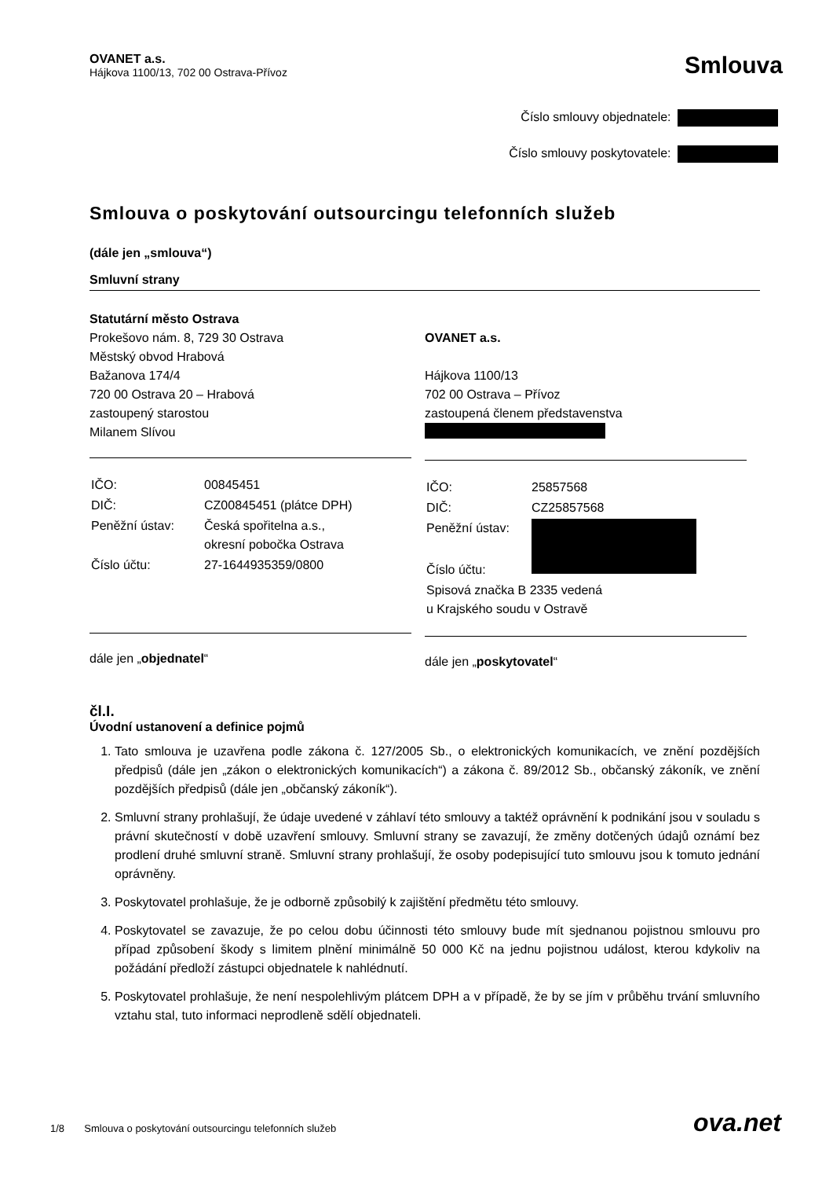OVANET a.s.
Hájkova 1100/13, 702 00 Ostrava-Přívoz
Smlouva
Číslo smlouvy objednatele:
Číslo smlouvy poskytovatele:
Smlouva o poskytování outsourcingu telefonních služeb
(dále jen „smlouva“)
Smluvní strany
Statutární město Ostrava
Prokešovo nám. 8, 729 30 Ostrava
Městský obvod Hrabová
Bažanova 174/4
720 00 Ostrava 20 – Hrabová
zastoupený starostou
Milanem Slívou
| IČO: | 00845451 |
| DIČ: | CZ00845451 (plátce DPH) |
| Peněžní ústav: | Česká spořitelna a.s., okresní pobočka Ostrava |
| Číslo účtu: | 27-1644935359/0800 |
dále jen „objednatel“
OVANET a.s.
Hájkova 1100/13
702 00 Ostrava – Přívoz
zastoupená členem představenstva
| IČO: | 25857568 |
| DIČ: | CZ25857568 |
| Peněžní ústav: | |
| Číslo účtu: | |
| Spisová značka B 2335 vedená u Krajského soudu v Ostravě | |
dále jen „poskytovatel“
čl.I.
Úvodní ustanovení a definice pojmů
1. Tato smlouva je uzavřena podle zákona č. 127/2005 Sb., o elektronických komunikacích, ve znění pozdějších předpisů (dále jen „zákon o elektronických komunikacích“) a zákona č. 89/2012 Sb., občanský zákoník, ve znění pozdějších předpisů (dále jen „občanský zákoník“).
2. Smluvní strany prohlašují, že údaje uvedené v záhlaví této smlouvy a taktéž oprávnění k podnikání jsou v souladu s právní skutečností v době uzavření smlouvy. Smluvní strany se zavazují, že změny dotčených údajů oznámí bez prodlení druhé smluvní straně. Smluvní strany prohlašují, že osoby podepisující tuto smlouvu jsou k tomuto jednání oprávněny.
3. Poskytovatel prohlašuje, že je odborně způsobilý k zajištění předmětu této smlouvy.
4. Poskytovatel se zavazuje, že po celou dobu účinnosti této smlouvy bude mít sjednanou pojistnou smlouvu pro případ způsobení škody s limitem plnění minimálně 50 000 Kč na jednu pojistnou událost, kterou kdykoliv na požádání předloží zástupci objednatele k nahlédnutí.
5. Poskytovatel prohlašuje, že není nespolehlivým plátcem DPH a v případě, že by se jím v průběhu trvání smluvního vztahu stal, tuto informaci neprodleně sdělí objednateli.
1/8 Smlouva o poskytování outsourcingu telefonních služeb
ova.net